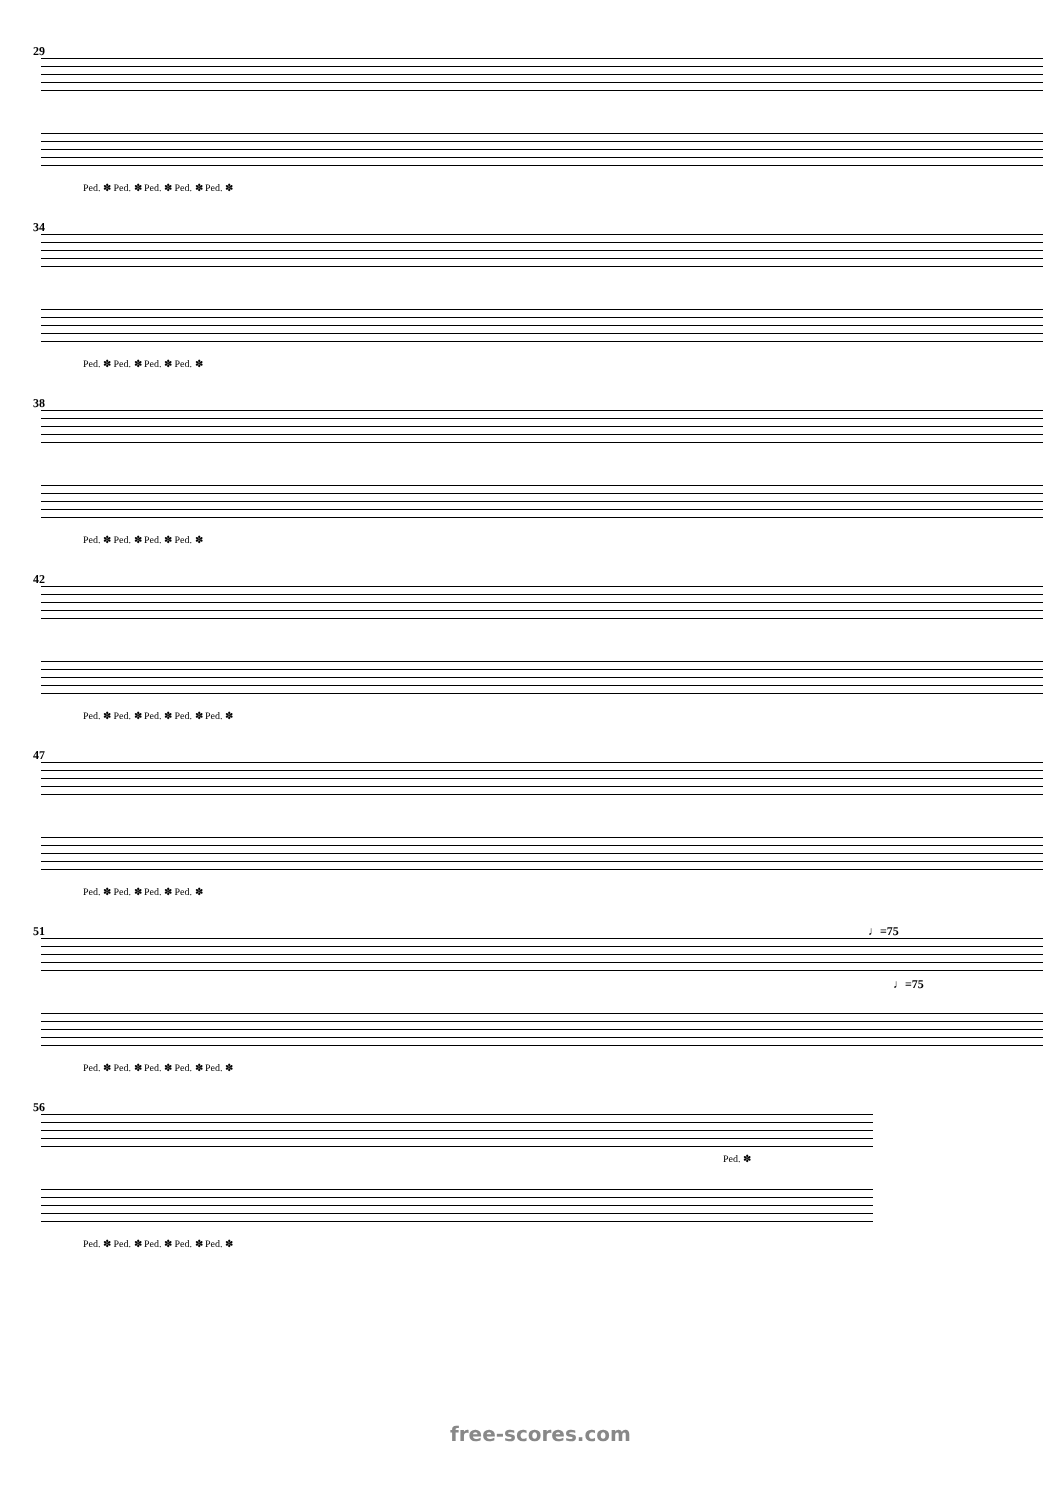29
Ped. ✽ Ped. ✽ Ped. ✽ Ped. ✽ Ped. ✽
34
Ped. ✽ Ped. ✽ Ped. ✽ Ped. ✽
38
Ped. ✽ Ped. ✽ Ped. ✽ Ped. ✽
42
Ped. ✽ Ped. ✽ Ped. ✽ Ped. ✽ Ped. ✽
47
Ped. ✽ Ped. ✽ Ped. ✽ Ped. ✽
51 ♩=75
♩=75
Ped. ✽ Ped. ✽ Ped. ✽ Ped. ✽ Ped. ✽
56
Ped. ✽
Ped. ✽ Ped. ✽ Ped. ✽ Ped. ✽ Ped. ✽
free-scores.com